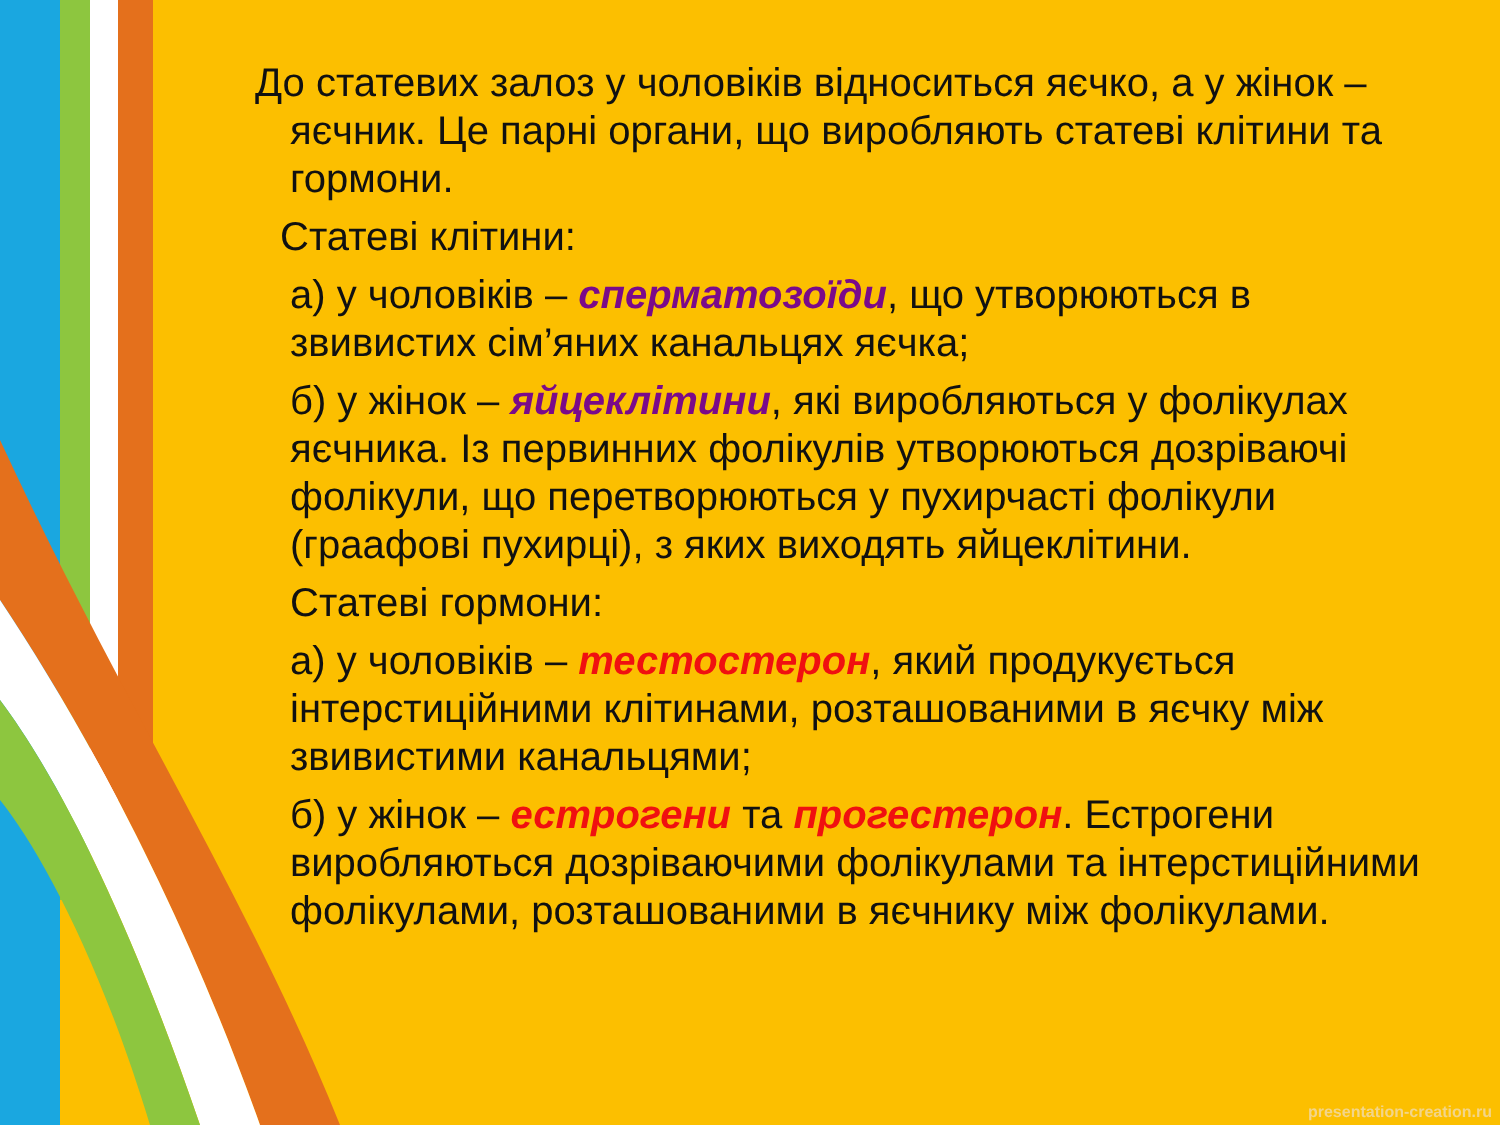До статевих залоз у чоловіків відноситься яєчко, а у жінок – яєчник. Це парні органи, що виробляють статеві клітини та гормони.
Статеві клітини:
а) у чоловіків – сперматозоїди, що утворюються в звивистих сім’яних канальцях яєчка;
б) у жінок – яйцеклітини, які виробляються у фолікулах яєчника. Із первинних фолікулів утворюються дозріваючі фолікули, що перетворюються у пухирчасті фолікули (граафові пухирці), з яких виходять яйцеклітини.
Статеві гормони:
а) у чоловіків – тестостерон, який продукується інтерстиційними клітинами, розташованими в яєчку між звивистими канальцями;
б) у жінок – естрогени та прогестерон. Естрогени виробляються дозріваючими фолікулами та інтерстиційними фолікулами, розташованими в яєчнику між фолікулами.
presentation-creation.ru